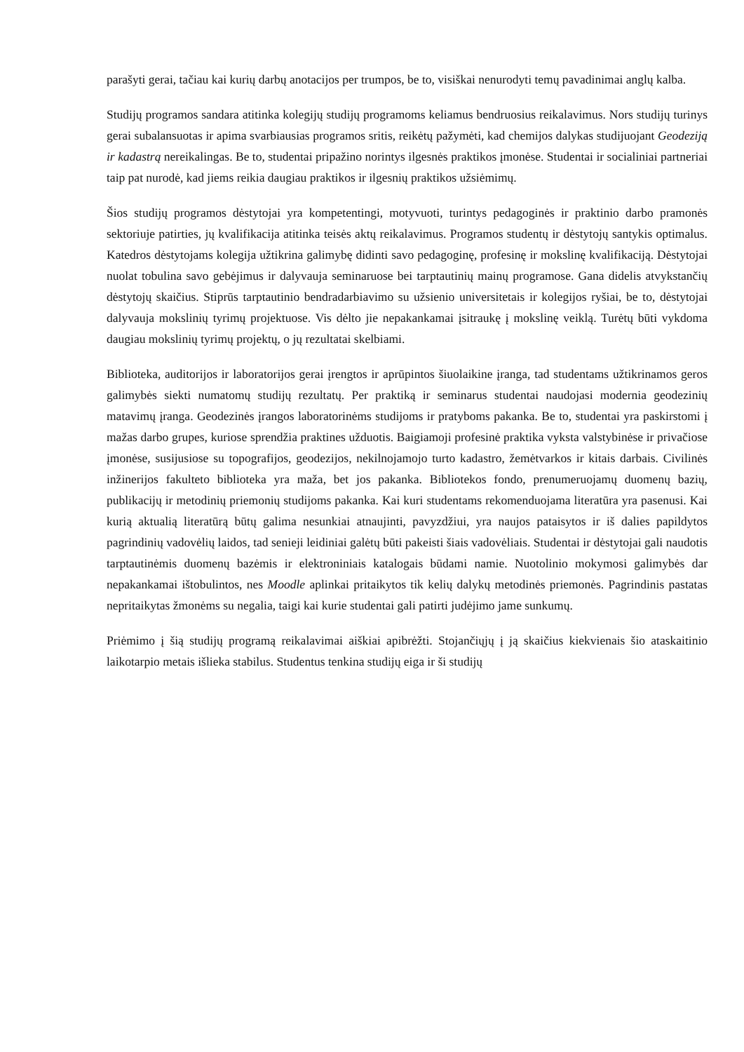parašyti gerai, tačiau kai kurių darbų anotacijos per trumpos, be to, visiškai nenurodyti temų pavadinimai anglų kalba.
Studijų programos sandara atitinka kolegijų studijų programoms keliamus bendruosius reikalavimus. Nors studijų turinys gerai subalansuotas ir apima svarbiausias programos sritis, reikėtų pažymėti, kad chemijos dalykas studijuojant Geodeziją ir kadastrą nereikalingas. Be to, studentai pripažino norintys ilgesnės praktikos įmonėse. Studentai ir socialiniai partneriai taip pat nurodė, kad jiems reikia daugiau praktikos ir ilgesnių praktikos užsiėmimų.
Šios studijų programos dėstytojai yra kompetentingi, motyvuoti, turintys pedagoginės ir praktinio darbo pramonės sektoriuje patirties, jų kvalifikacija atitinka teisės aktų reikalavimus. Programos studentų ir dėstytojų santykis optimalus. Katedros dėstytojams kolegija užtikrina galimybę didinti savo pedagoginę, profesinę ir mokslinę kvalifikaciją. Dėstytojai nuolat tobulina savo gebėjimus ir dalyvauja seminaruose bei tarptautinių mainų programose. Gana didelis atvykstančių dėstytojų skaičius. Stiprūs tarptautinio bendradarbiavimo su užsienio universitetais ir kolegijos ryšiai, be to, dėstytojai dalyvauja mokslinių tyrimų projektuose. Vis dėlto jie nepakankamai įsitraukę į mokslinę veiklą. Turėtų būti vykdoma daugiau mokslinių tyrimų projektų, o jų rezultatai skelbiami.
Biblioteka, auditorijos ir laboratorijos gerai įrengtos ir aprūpintos šiuolaikine įranga, tad studentams užtikrinamos geros galimybės siekti numatomų studijų rezultatų. Per praktiką ir seminarus studentai naudojasi modernia geodezinių matavimų įranga. Geodezinės įrangos laboratorinėms studijoms ir pratyboms pakanka. Be to, studentai yra paskirstomi į mažas darbo grupes, kuriose sprendžia praktines užduotis. Baigiamoji profesinė praktika vyksta valstybinėse ir privačiose įmonėse, susijusiose su topografijos, geodezijos, nekilnojamojo turto kadastro, žemėtvarkos ir kitais darbais. Civilinės inžinerijos fakulteto biblioteka yra maža, bet jos pakanka. Bibliotekos fondo, prenumeruojamų duomenų bazių, publikacijų ir metodinių priemonių studijoms pakanka. Kai kuri studentams rekomenduojama literatūra yra pasenusi. Kai kurią aktualią literatūrą būtų galima nesunkiai atnaujinti, pavyzdžiui, yra naujos pataisytos ir iš dalies papildytos pagrindinių vadovėlių laidos, tad senieji leidiniai galėtų būti pakeisti šiais vadovėliais. Studentai ir dėstytojai gali naudotis tarptautinėmis duomenų bazėmis ir elektroniniais katalogais būdami namie. Nuotolinio mokymosi galimybės dar nepakankamai ištobulintos, nes Moodle aplinkai pritaikytos tik kelių dalykų metodinės priemonės. Pagrindinis pastatas nepritaikytas žmonėms su negalia, taigi kai kurie studentai gali patirti judėjimo jame sunkumų.
Priėmimo į šią studijų programą reikalavimai aiškiai apibrėžti. Stojančiųjų į ją skaičius kiekvienais šio ataskaitinio laikotarpio metais išlieka stabilus. Studentus tenkina studijų eiga ir ši studijų